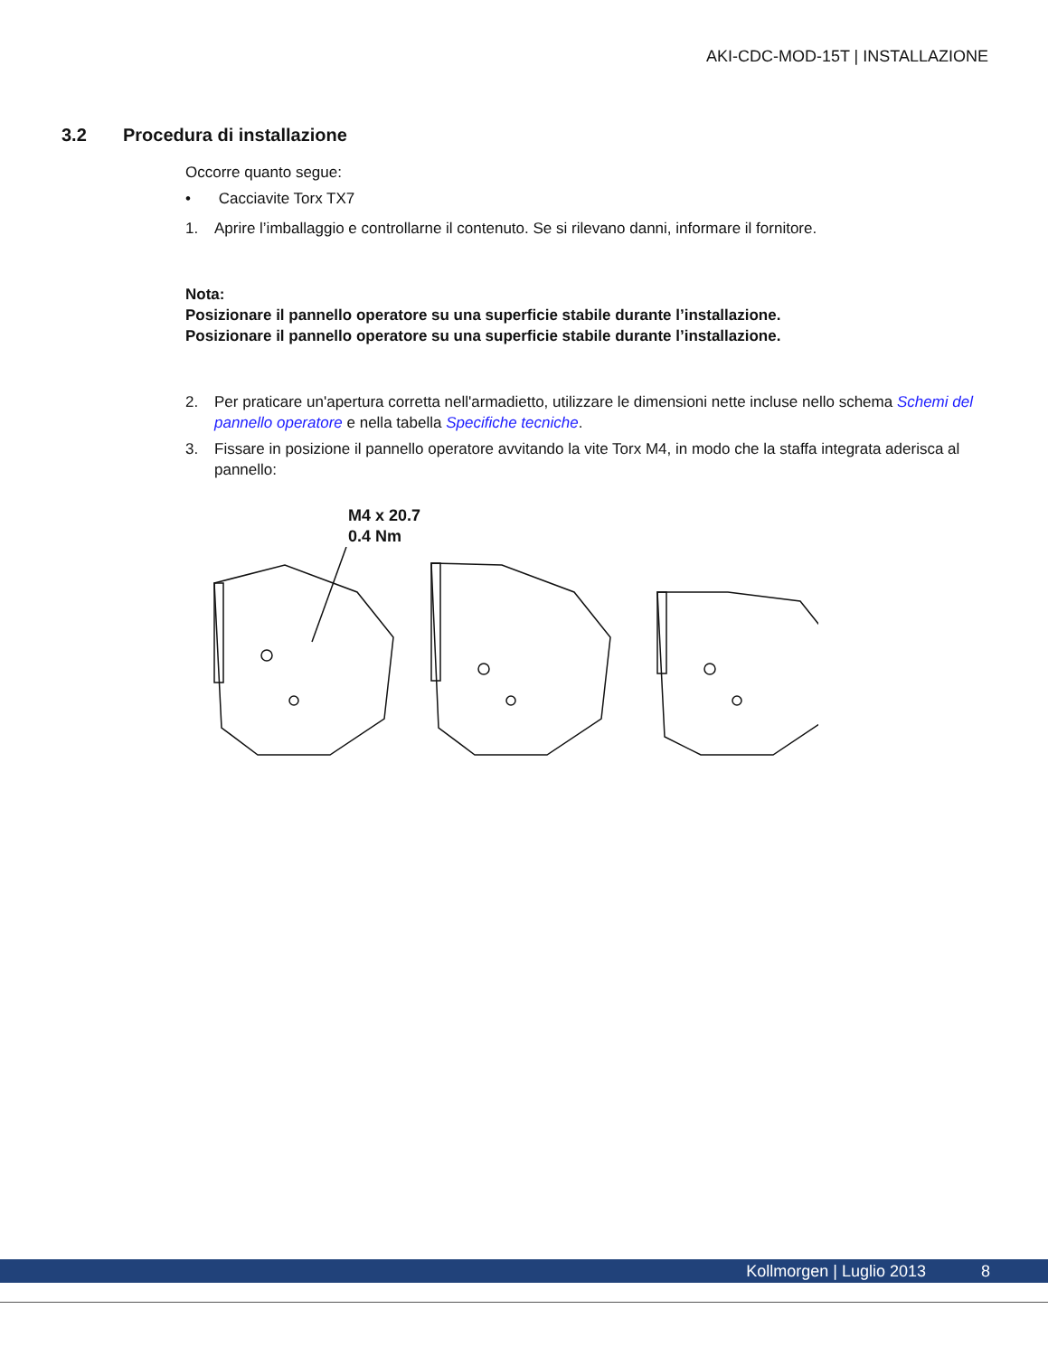AKI-CDC-MOD-15T | INSTALLAZIONE
3.2 Procedura di installazione
Occorre quanto segue:
• Cacciavite Torx TX7
1. Aprire l’imballaggio e controllarne il contenuto. Se si rilevano danni, informare il fornitore.
Nota:
Posizionare il pannello operatore su una superficie stabile durante l’installazione.
Posizionare il pannello operatore su una superficie stabile durante l’installazione.
2. Per praticare un'apertura corretta nell'armadietto, utilizzare le dimensioni nette incluse nello schema Schemi del pannello operatore e nella tabella Specifiche tecniche.
3. Fissare in posizione il pannello operatore avvitando la vite Torx M4, in modo che la staffa integrata aderisca al pannello:
M4 x 20.7
0.4 Nm
Kollmorgen | Luglio 2013 8